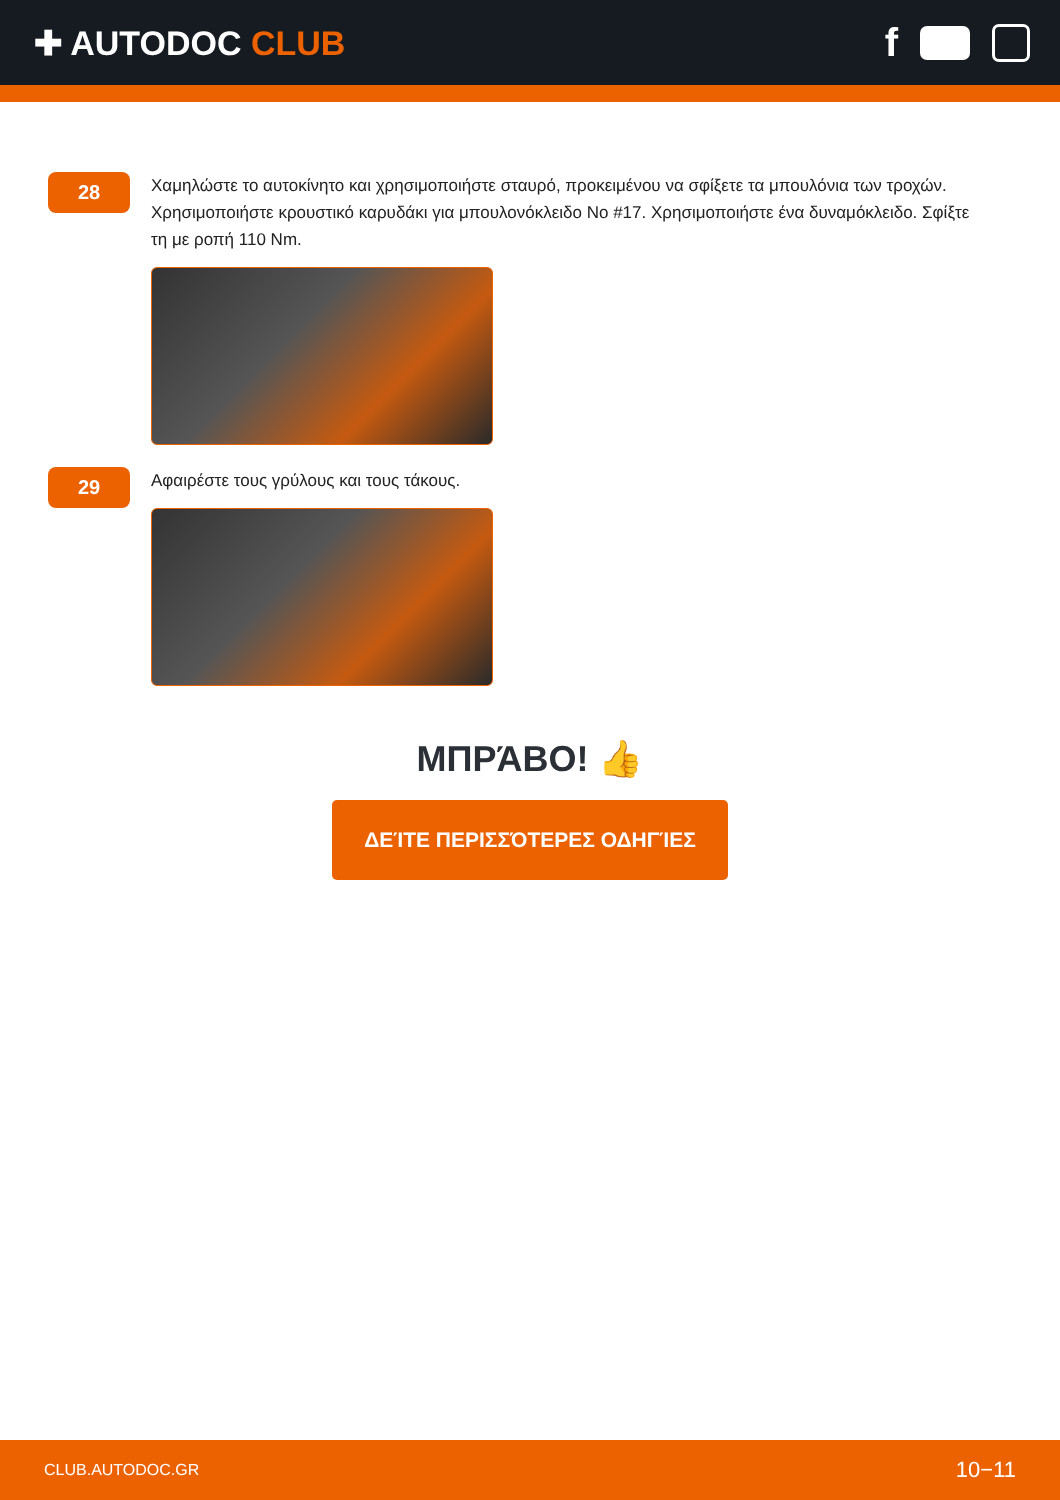✚ AUTODOC CLUB
f
28
Χαμηλώστε το αυτοκίνητο και χρησιμοποιήστε σταυρό, προκειμένου να σφίξετε τα μπουλόνια των τροχών. Χρησιμοποιήστε κρουστικό καρυδάκι για μπουλονόκλειδο No #17. Χρησιμοποιήστε ένα δυναμόκλειδο. Σφίξτε τη με ροπή 110 Nm.
29
Αφαιρέστε τους γρύλους και τους τάκους.
ΜΠΡΆΒΟ! 👍
ΔΕΊΤΕ ΠΕΡΙΣΣΌΤΕΡΕΣ ΟΔΗΓΊΕΣ
CLUB.AUTODOC.GR 10−11